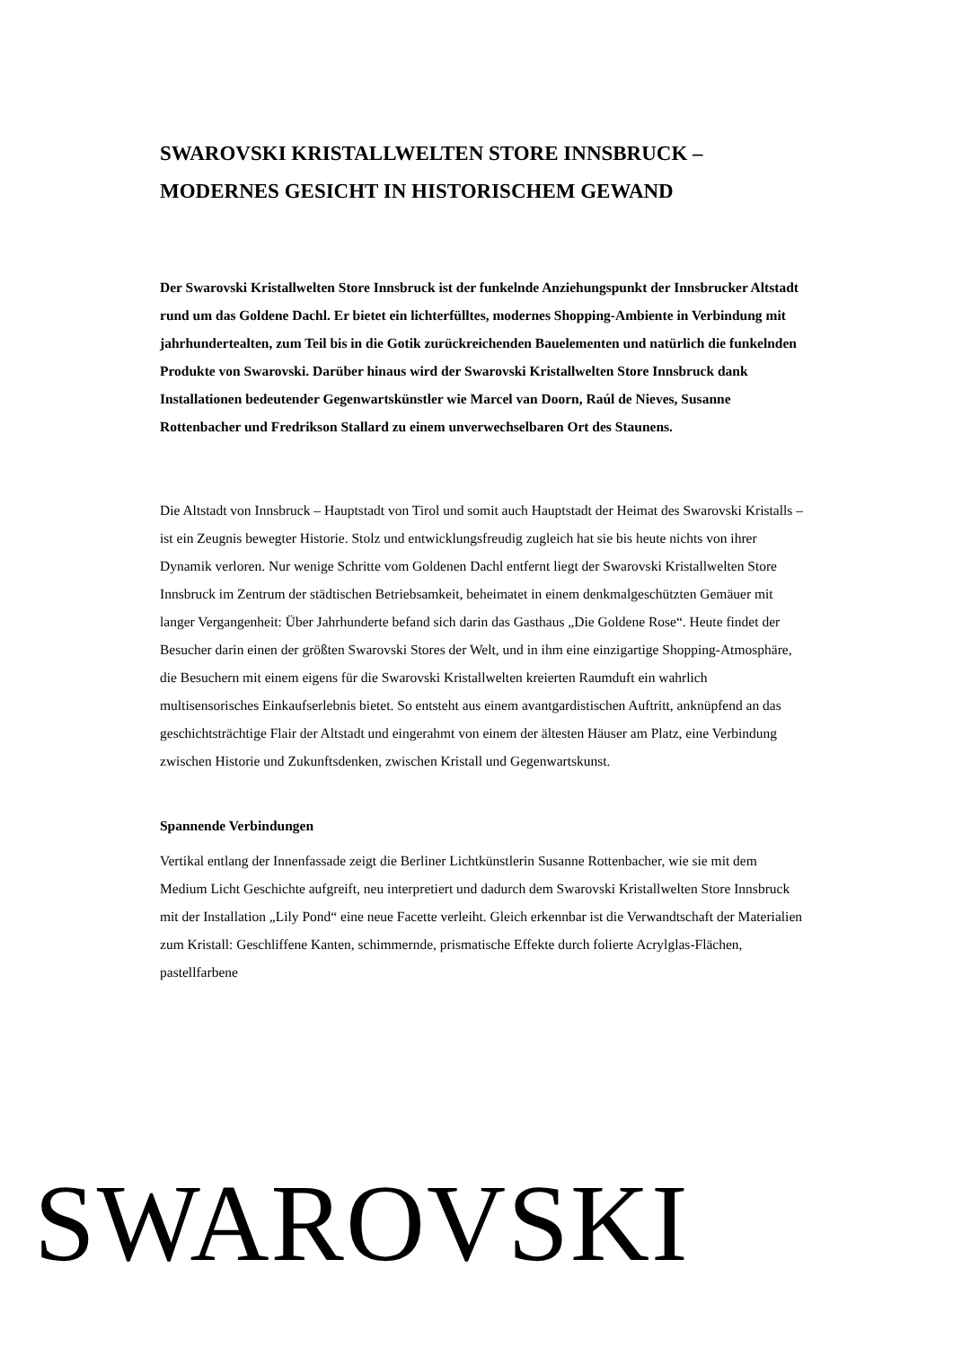SWAROVSKI KRISTALLWELTEN STORE INNSBRUCK –
MODERNES GESICHT IN HISTORISCHEM GEWAND
Der Swarovski Kristallwelten Store Innsbruck ist der funkelnde Anziehungspunkt der Innsbrucker Altstadt rund um das Goldene Dachl. Er bietet ein lichterfülltes, modernes Shopping-Ambiente in Verbindung mit jahrhundertealten, zum Teil bis in die Gotik zurückreichenden Bauelementen und natürlich die funkelnden Produkte von Swarovski. Darüber hinaus wird der Swarovski Kristallwelten Store Innsbruck dank Installationen bedeutender Gegenwartskünstler wie Marcel van Doorn, Raúl de Nieves, Susanne Rottenbacher und Fredrikson Stallard zu einem unverwechselbaren Ort des Staunens.
Die Altstadt von Innsbruck – Hauptstadt von Tirol und somit auch Hauptstadt der Heimat des Swarovski Kristalls – ist ein Zeugnis bewegter Historie. Stolz und entwicklungsfreudig zugleich hat sie bis heute nichts von ihrer Dynamik verloren. Nur wenige Schritte vom Goldenen Dachl entfernt liegt der Swarovski Kristallwelten Store Innsbruck im Zentrum der städtischen Betriebsamkeit, beheimatet in einem denkmalgeschützten Gemäuer mit langer Vergangenheit: Über Jahrhunderte befand sich darin das Gasthaus „Die Goldene Rose“. Heute findet der Besucher darin einen der größten Swarovski Stores der Welt, und in ihm eine einzigartige Shopping-Atmosphäre, die Besuchern mit einem eigens für die Swarovski Kristallwelten kreierten Raumduft ein wahrlich multisensorisches Einkaufserlebnis bietet. So entsteht aus einem avantgardistischen Auftritt, anknüpfend an das geschichtsträchtige Flair der Altstadt und eingerahmt von einem der ältesten Häuser am Platz, eine Verbindung zwischen Historie und Zukunftsdenken, zwischen Kristall und Gegenwartskunst.
Spannende Verbindungen
Vertikal entlang der Innenfassade zeigt die Berliner Lichtkünstlerin Susanne Rottenbacher, wie sie mit dem Medium Licht Geschichte aufgreift, neu interpretiert und dadurch dem Swarovski Kristallwelten Store Innsbruck mit der Installation „Lily Pond“ eine neue Facette verleiht. Gleich erkennbar ist die Verwandtschaft der Materialien zum Kristall: Geschliffene Kanten, schimmernde, prismatische Effekte durch folierte Acrylglas-Flächen, pastellfarbene
SWAROVSKI